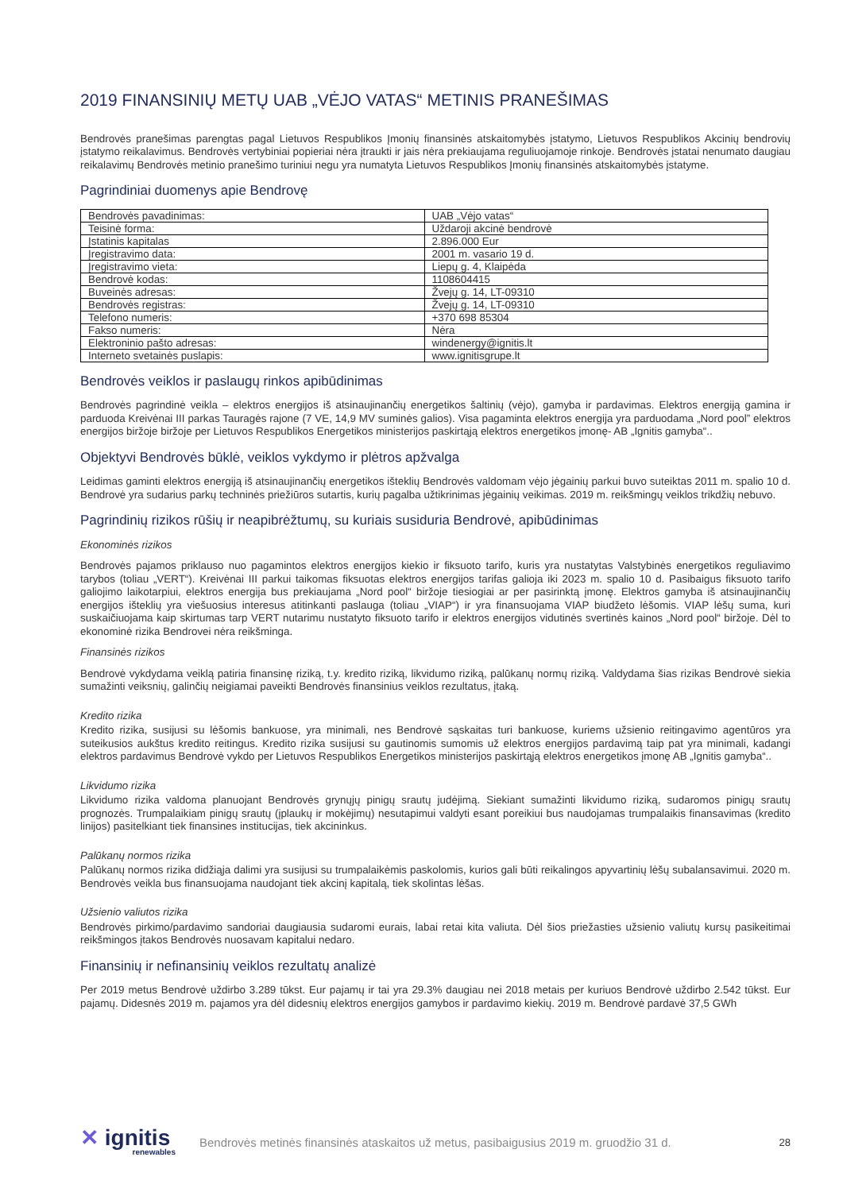2019 FINANSINIŲ METŲ UAB „VĖJO VATAS“ METINIS PRANEŠIMAS
Bendrovės pranešimas parengtas pagal Lietuvos Respublikos Įmonių finansinės atskaitomybės įstatymo, Lietuvos Respublikos Akcinių bendrovių įstatymo reikalavimus. Bendrovės vertybiniai popieriai nėra įtraukti ir jais nėra prekiaujama reguliuojamoje rinkoje. Bendrovės įstatai nenumato daugiau reikalavimų Bendrovės metinio pranešimo turiniui negu yra numatyta Lietuvos Respublikos Įmonių finansinės atskaitomybės įstatyme.
Pagrindiniai duomenys apie Bendrovę
| Bendrovės pavadinimas: | UAB „Vėjo vatas“ |
| Teisinė forma: | Uždaroji akcinė bendrovė |
| Įstatinis kapitalas | 2.896.000 Eur |
| Įregistravimo data: | 2001 m. vasario 19 d. |
| Įregistravimo vieta: | Liepų g. 4, Klaipėda |
| Bendrovė kodas: | 1108604415 |
| Buveinės adresas: | Žvejų g. 14, LT-09310 |
| Bendrovės registras: | Žvejų g. 14, LT-09310 |
| Telefono numeris: | +370 698 85304 |
| Fakso numeris: | Nėra |
| Elektroninio pašto adresas: | windenergy@ignitis.lt |
| Interneto svetainės puslapis: | www.ignitisgrupe.lt |
Bendrovės veiklos ir paslaugų rinkos apibūdinimas
Bendrovės pagrindinė veikla – elektros energijos iš atsinaujinančių energetikos šaltinių (vėjo), gamyba ir pardavimas. Elektros energiją gamina ir parduoda Kreivėnai III parkas Tauragės rajone (7 VE, 14,9 MV suminės galios). Visa pagaminta elektros energija yra parduodama „Nord pool” elektros energijos biržoje biržoje per Lietuvos Respublikos Energetikos ministerijos paskirtąją elektros energetikos įmonę- AB „Ignitis gamyba“..
Objektyvi Bendrovės būklė, veiklos vykdymo ir plėtros apžvalga
Leidimas gaminti elektros energiją iš atsinaujinančių energetikos išteklių Bendrovės valdomam vėjo jėgainių parkui buvo suteiktas 2011 m. spalio 10 d. Bendrovė yra sudarius parkų techninės priežiūros sutartis, kurių pagalba užtikrinimas jėgainių veikimas. 2019 m. reikšmingų veiklos trikdžių nebuvo.
Pagrindinių rizikos rūšių ir neapibrėžtumų, su kuriais susiduria Bendrovė, apibūdinimas
Ekonominės rizikos
Bendrovės pajamos priklauso nuo pagamintos elektros energijos kiekio ir fiksuoto tarifo, kuris yra nustatytas Valstybinės energetikos reguliavimo tarybos (toliau „VERT“). Kreivėnai III parkui taikomas fiksuotas elektros energijos tarifas galioja iki 2023 m. spalio 10 d. Pasibaigus fiksuoto tarifo galiojimo laikotarpiui, elektros energija bus prekiaujama „Nord pool“ biržoje tiesiogiai ar per pasirinktą įmonę. Elektros gamyba iš atsinaujinančių energijos išteklių yra viešuosius interesus atitinkanti paslauga (toliau „VIAP“) ir yra finansuojama VIAP biudžeto lėšomis. VIAP lėšų suma, kuri suskaičiuojama kaip skirtumas tarp VERT nutarimu nustatyto fiksuoto tarifo ir elektros energijos vidutinės svertinės kainos „Nord pool“ biržoje. Dėl to ekonominė rizika Bendrovei nėra reikšminga.
Finansinės rizikos
Bendrovė vykdydama veiklą patiria finansinę riziką, t.y. kredito riziką, likvidumo riziką, palūkanų normų riziką. Valdydama šias rizikas Bendrovė siekia sumažinti veiksnių, galinčių neigiamai paveikti Bendrovės finansinius veiklos rezultatus, įtaką.
Kredito rizika
Kredito rizika, susijusi su lėšomis bankuose, yra minimali, nes Bendrovė sąskaitas turi bankuose, kuriems užsienio reitingavimo agentūros yra suteikusios aukštus kredito reitingus. Kredito rizika susijusi su gautinomis sumomis už elektros energijos pardavimą taip pat yra minimali, kadangi elektros pardavimus Bendrovė vykdo per Lietuvos Respublikos Energetikos ministerijos paskirtąją elektros energetikos įmonę AB „Ignitis gamyba“..
Likvidumo rizika
Likvidumo rizika valdoma planuojant Bendrovės grynųjų pinigų srautų judėjimą. Siekiant sumažinti likvidumo riziką, sudaromos pinigų srautų prognozės. Trumpalaikiam pinigų srautų (įplaukų ir mokėjimų) nesutapimui valdyti esant poreikiui bus naudojamas trumpalaikis finansavimas (kredito linijos) pasitelkiant tiek finansines institucijas, tiek akcininkus.
Palūkanų normos rizika
Palūkanų normos rizika didžiąja dalimi yra susijusi su trumpalaikėmis paskolomis, kurios gali būti reikalingos apyvartinių lėšų subalansavimui. 2020 m. Bendrovės veikla bus finansuojama naudojant tiek akcinį kapitalą, tiek skolintas lėšas.
Užsienio valiutos rizika
Bendrovės pirkimo/pardavimo sandoriai daugiausia sudaromi eurais, labai retai kita valiuta. Dėl šios priežasties užsienio valiutų kursų pasikeitimai reikšmingos įtakos Bendrovės nuosavam kapitalui nedaro.
Finansinių ir nefinansinių veiklos rezultatų analizė
Per 2019 metus Bendrovė uždirbo 3.289 tūkst. Eur pajamų ir tai yra 29.3% daugiau nei 2018 metais per kuriuos Bendrovė uždirbo 2.542 tūkst. Eur pajamų. Didesnės 2019 m. pajamos yra dėl didesnių elektros energijos gamybos ir pardavimo kiekių. 2019 m. Bendrovė pardavė 37,5 GWh
✕ ignitis
renewables
Bendrovės metinės finansinės ataskaitos už metus, pasibaigusius 2019 m. gruodžio 31 d.
28